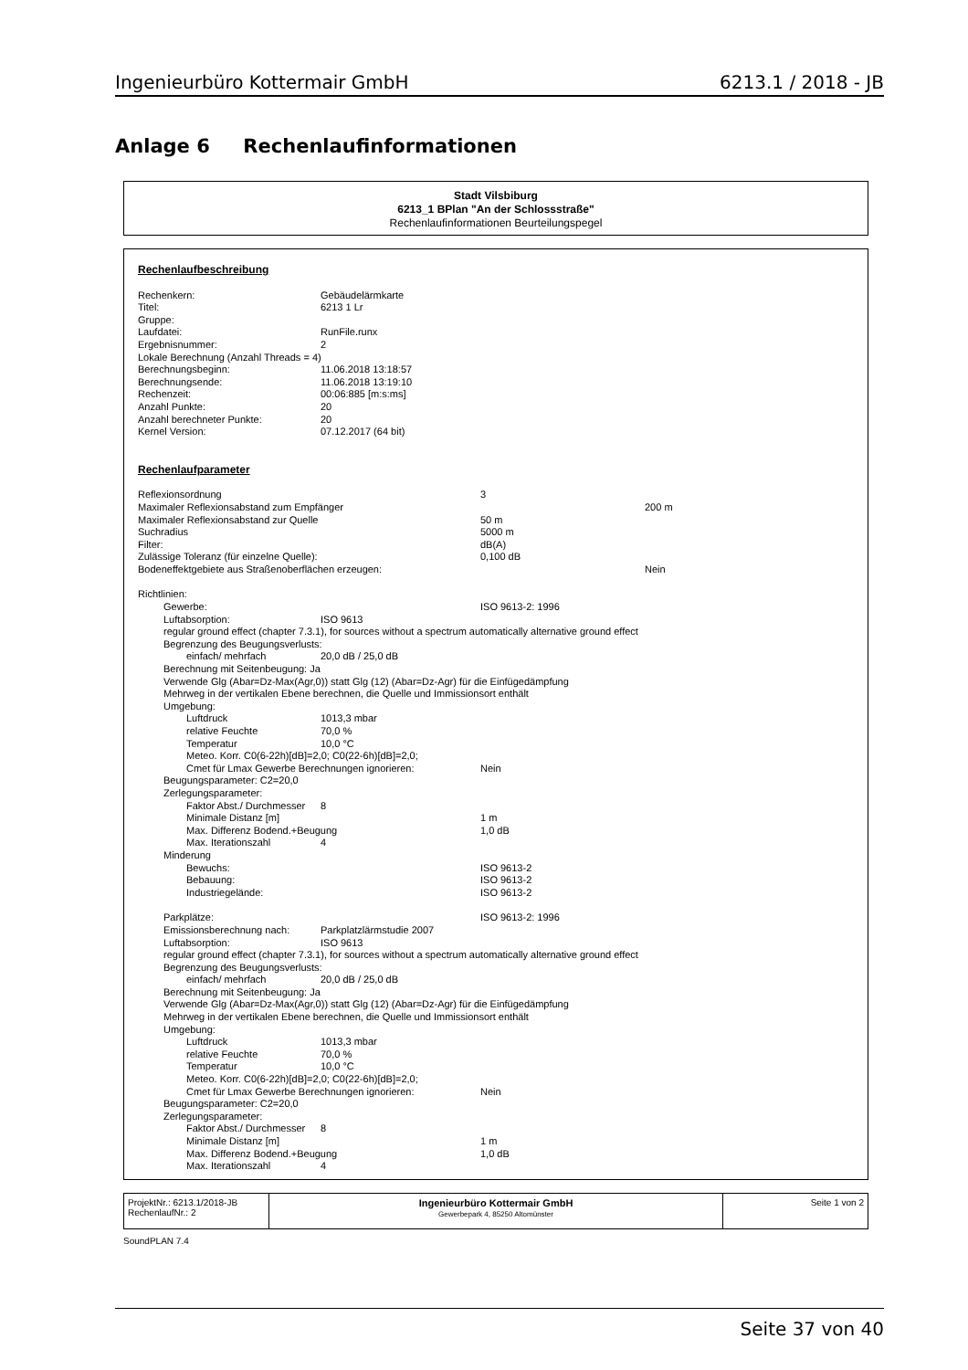Ingenieurbüro Kottermair GmbH 6213.1 / 2018 - JB
Anlage 6 Rechenlaufinformationen
Stadt Vilsbiburg
6213_1 BPlan "An der Schlossstraße"
Rechenlaufinformationen Beurteilungspegel
Rechenlaufbeschreibung
Rechenkern: Gebäudelärmkarte
Titel: 6213 1 Lr
Gruppe:
Laufdatei: RunFile.runx
Ergebnisnummer: 2
Lokale Berechnung (Anzahl Threads = 4)
Berechnungsbeginn: 11.06.2018 13:18:57
Berechnungsende: 11.06.2018 13:19:10
Rechenzeit: 00:06:885 [m:s:ms]
Anzahl Punkte: 20
Anzahl berechneter Punkte: 20
Kernel Version: 07.12.2017 (64 bit)
Rechenlaufparameter
Reflexionsordnung 3
Maximaler Reflexionsabstand zum Empfänger 200 m
Maximaler Reflexionsabstand zur Quelle 50 m
Suchradius 5000 m
Filter: dB(A)
Zulässige Toleranz (für einzelne Quelle): 0,100 dB
Bodeneffektgebiete aus Straßenoberflächen erzeugen: Nein
Richtlinien:
Gewerbe: ISO 9613-2: 1996
Luftabsorption: ISO 9613
regular ground effect (chapter 7.3.1), for sources without a spectrum automatically alternative ground effect
Begrenzung des Beugungsverlusts:
einfach/ mehrfach 20,0 dB / 25,0 dB
Berechnung mit Seitenbeugung: Ja
Verwende Glg (Abar=Dz-Max(Agr,0)) statt Glg (12) (Abar=Dz-Agr) für die Einfügedämpfung
Mehrweg in der vertikalen Ebene berechnen, die Quelle und Immissionsort enthält
Umgebung:
Luftdruck 1013,3 mbar
relative Feuchte 70,0 %
Temperatur 10,0 °C
Meteo. Korr. C0(6-22h)[dB]=2,0; C0(22-6h)[dB]=2,0;
Cmet für Lmax Gewerbe Berechnungen ignorieren: Nein
Beugungsparameter: C2=20,0
Zerlegungsparameter:
Faktor Abst./ Durchmesser 8
Minimale Distanz [m] 1 m
Max. Differenz Bodend.+Beugung 1,0 dB
Max. Iterationszahl 4
Minderung
Bewuchs: ISO 9613-2
Bebauung: ISO 9613-2
Industriegelände: ISO 9613-2
Parkplätze: ISO 9613-2: 1996
Emissionsberechnung nach: Parkplatzlärmstudie 2007
Luftabsorption: ISO 9613
regular ground effect (chapter 7.3.1), for sources without a spectrum automatically alternative ground effect
Begrenzung des Beugungsverlusts:
einfach/ mehrfach 20,0 dB / 25,0 dB
Berechnung mit Seitenbeugung: Ja
Verwende Glg (Abar=Dz-Max(Agr,0)) statt Glg (12) (Abar=Dz-Agr) für die Einfügedämpfung
Mehrweg in der vertikalen Ebene berechnen, die Quelle und Immissionsort enthält
Umgebung:
Luftdruck 1013,3 mbar
relative Feuchte 70,0 %
Temperatur 10,0 °C
Meteo. Korr. C0(6-22h)[dB]=2,0; C0(22-6h)[dB]=2,0;
Cmet für Lmax Gewerbe Berechnungen ignorieren: Nein
Beugungsparameter: C2=20,0
Zerlegungsparameter:
Faktor Abst./ Durchmesser 8
Minimale Distanz [m] 1 m
Max. Differenz Bodend.+Beugung 1,0 dB
Max. Iterationszahl 4
| ProjektNr.: 6213.1/2018-JB RechenlaufNr.: 2 | Ingenieurbüro Kottermair GmbH Gewerbepark 4, 85250 Altomünster | Seite 1 von 2 |
SoundPLAN 7.4
Seite 37 von 40